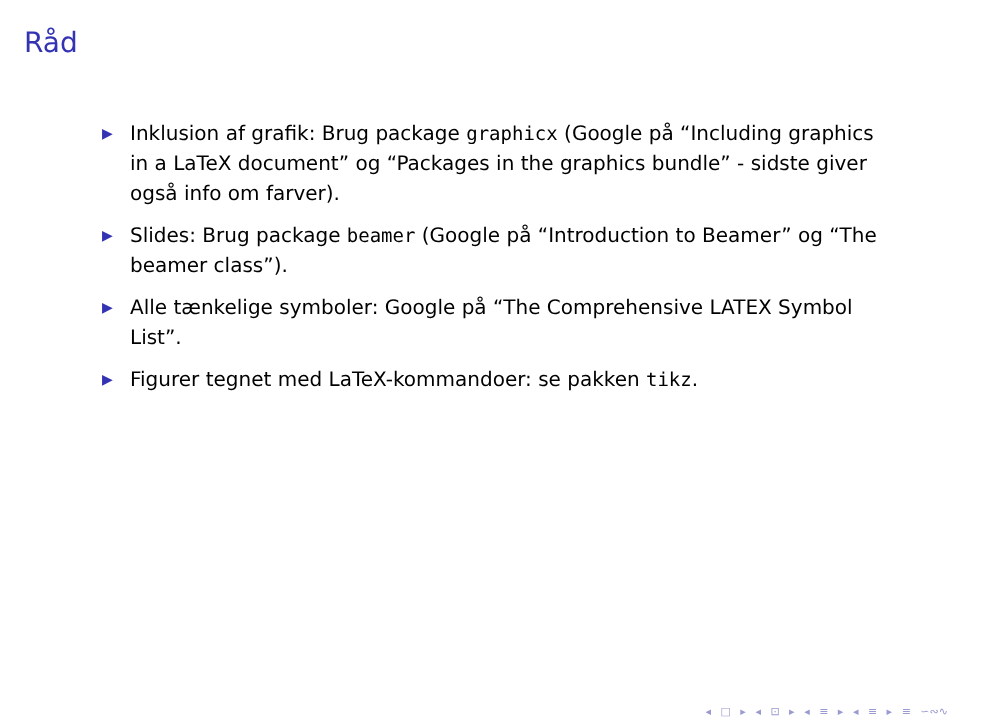Råd
▶ Inklusion af grafik: Brug package graphicx (Google på “Including graphics in a LaTeX document” og “Packages in the graphics bundle” - sidste giver også info om farver).
▶ Slides: Brug package beamer (Google på “Introduction to Beamer” og “The beamer class”).
▶ Alle tænkelige symboler: Google på “The Comprehensive LATEX Symbol List”.
▶ Figurer tegnet med LaTeX-kommandoer: se pakken tikz.
◂ □ ▸ ◂ ⊡ ▸ ◂ ≡ ▸ ◂ ≡ ▸ ≡ ∽∾∿